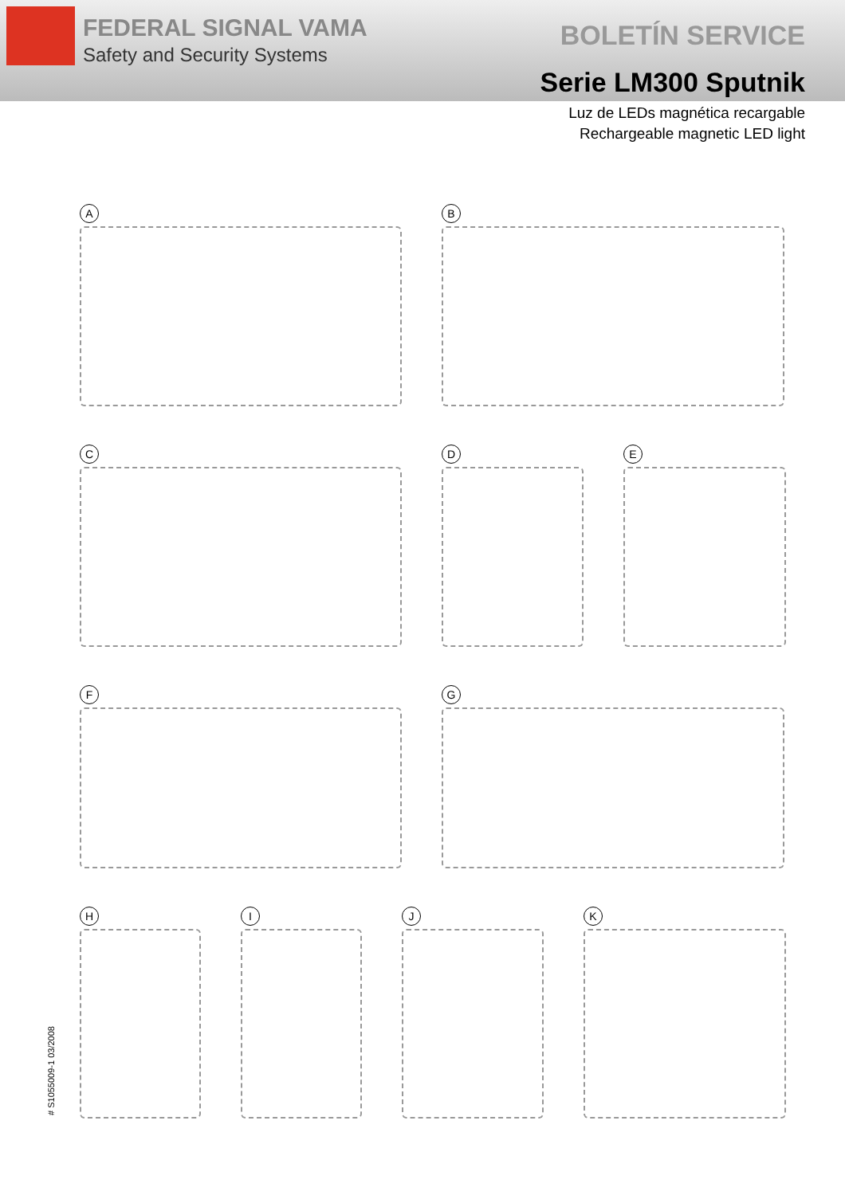FEDERAL SIGNAL VAMA
Safety and Security Systems
BOLETÍN SERVICE
Serie LM300 Sputnik
Luz de LEDs magnética recargable
Rechargeable magnetic LED light
A B
C D E
F G
H I J K
# S1055009-1 03/2008